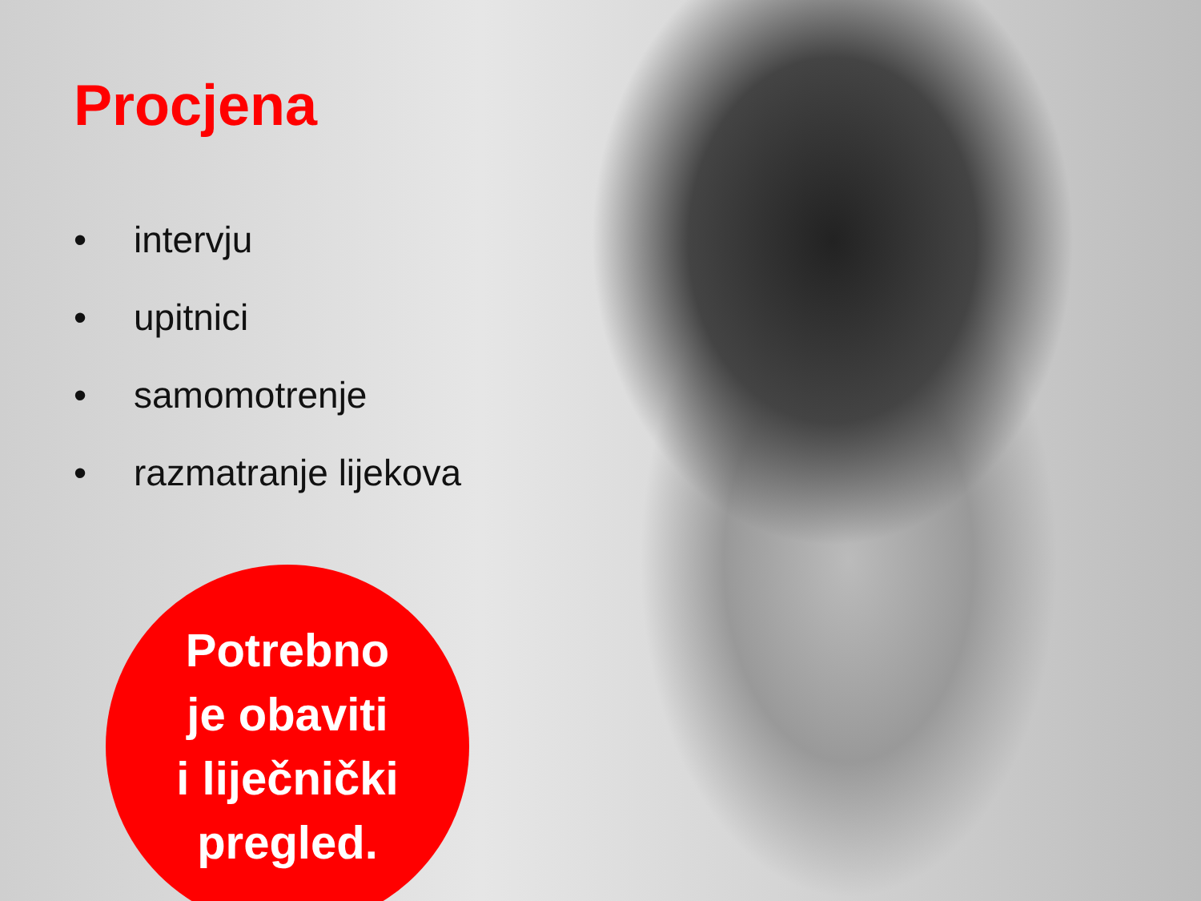Procjena
• intervju
• upitnici
• samomotrenje
• razmatranje lijekova
Potrebno
je obaviti
i liječnički
pregled.